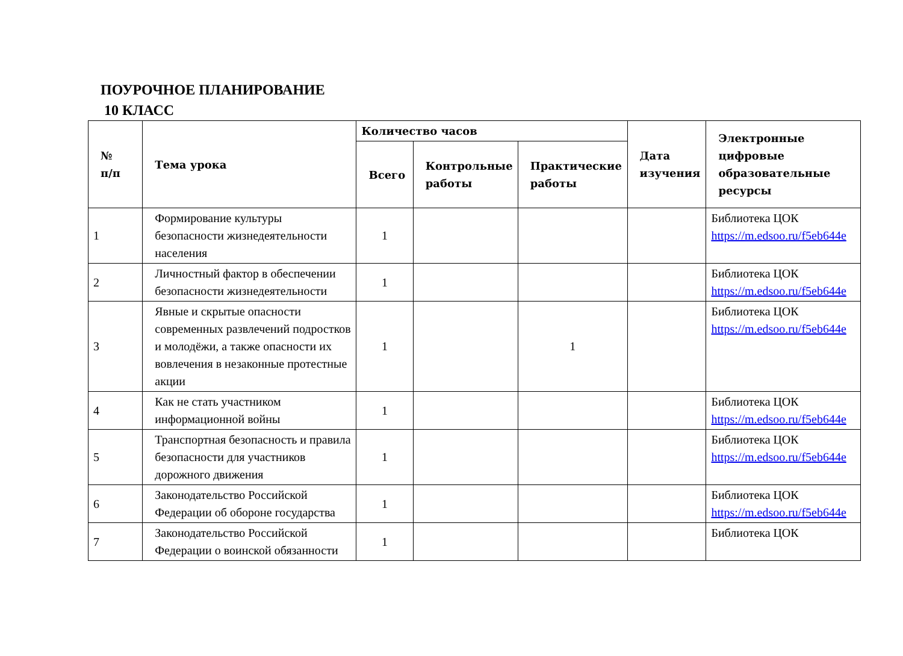ПОУРОЧНОЕ ПЛАНИРОВАНИЕ
10 КЛАСС
| № п/п | Тема урока | Количество часов | | | Дата изучения | Электронные цифровые образовательные ресурсы |
| --- | --- | --- | --- | --- | --- | --- |
| | | Всего | Контрольные работы | Практические работы | | |
| 1 | Формирование культуры безопасности жизнедеятельности населения | 1 | | | | Библиотека ЦОК https://m.edsoo.ru/f5eb644e |
| 2 | Личностный фактор в обеспечении безопасности жизнедеятельности | 1 | | | | Библиотека ЦОК https://m.edsoo.ru/f5eb644e |
| 3 | Явные и скрытые опасности современных развлечений подростков и молодёжи, а также опасности их вовлечения в незаконные протестные акции | 1 | | 1 | | Библиотека ЦОК https://m.edsoo.ru/f5eb644e |
| 4 | Как не стать участником информационной войны | 1 | | | | Библиотека ЦОК https://m.edsoo.ru/f5eb644e |
| 5 | Транспортная безопасность и правила безопасности для участников дорожного движения | 1 | | | | Библиотека ЦОК https://m.edsoo.ru/f5eb644e |
| 6 | Законодательство Российской Федерации об обороне государства | 1 | | | | Библиотека ЦОК https://m.edsoo.ru/f5eb644e |
| 7 | Законодательство Российской Федерации о воинской обязанности | 1 | | | | Библиотека ЦОК |